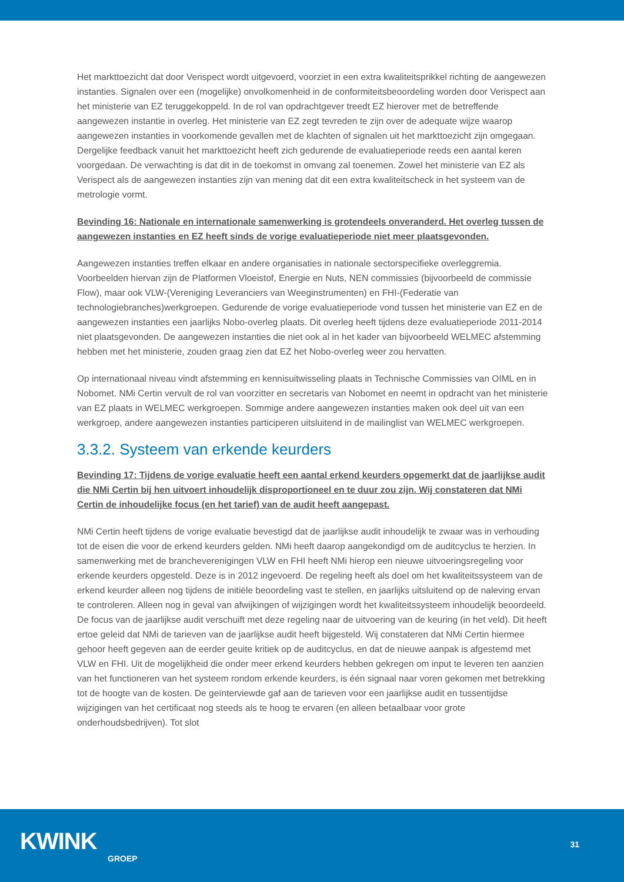Het markttoezicht dat door Verispect wordt uitgevoerd, voorziet in een extra kwaliteitsprikkel richting de aangewezen instanties. Signalen over een (mogelijke) onvolkomenheid in de conformiteitsbeoordeling worden door Verispect aan het ministerie van EZ teruggekoppeld. In de rol van opdrachtgever treedt EZ hierover met de betreffende aangewezen instantie in overleg. Het ministerie van EZ zegt tevreden te zijn over de adequate wijze waarop aangewezen instanties in voorkomende gevallen met de klachten of signalen uit het markttoezicht zijn omgegaan. Dergelijke feedback vanuit het markttoezicht heeft zich gedurende de evaluatieperiode reeds een aantal keren voorgedaan. De verwachting is dat dit in de toekomst in omvang zal toenemen. Zowel het ministerie van EZ als Verispect als de aangewezen instanties zijn van mening dat dit een extra kwaliteitscheck in het systeem van de metrologie vormt.
Bevinding 16: Nationale en internationale samenwerking is grotendeels onveranderd. Het overleg tussen de aangewezen instanties en EZ heeft sinds de vorige evaluatieperiode niet meer plaatsgevonden.
Aangewezen instanties treffen elkaar en andere organisaties in nationale sectorspecifieke overleggremia. Voorbeelden hiervan zijn de Platformen Vloeistof, Energie en Nuts, NEN commissies (bijvoorbeeld de commissie Flow), maar ook VLW-(Vereniging Leveranciers van Weeginstrumenten) en FHI-(Federatie van technologiebranches)werkgroepen. Gedurende de vorige evaluatieperiode vond tussen het ministerie van EZ en de aangewezen instanties een jaarlijks Nobo-overleg plaats. Dit overleg heeft tijdens deze evaluatieperiode 2011-2014 niet plaatsgevonden. De aangewezen instanties die niet ook al in het kader van bijvoorbeeld WELMEC afstemming hebben met het ministerie, zouden graag zien dat EZ het Nobo-overleg weer zou hervatten.
Op internationaal niveau vindt afstemming en kennisuitwisseling plaats in Technische Commissies van OIML en in Nobomet. NMi Certin vervult de rol van voorzitter en secretaris van Nobomet en neemt in opdracht van het ministerie van EZ plaats in WELMEC werkgroepen. Sommige andere aangewezen instanties maken ook deel uit van een werkgroep, andere aangewezen instanties participeren uitsluitend in de mailinglist van WELMEC werkgroepen.
3.3.2. Systeem van erkende keurders
Bevinding 17: Tijdens de vorige evaluatie heeft een aantal erkend keurders opgemerkt dat de jaarlijkse audit die NMi Certin bij hen uitvoert inhoudelijk disproportioneel en te duur zou zijn. Wij constateren dat NMi Certin de inhoudelijke focus (en het tarief) van de audit heeft aangepast.
NMi Certin heeft tijdens de vorige evaluatie bevestigd dat de jaarlijkse audit inhoudelijk te zwaar was in verhouding tot de eisen die voor de erkend keurders gelden. NMi heeft daarop aangekondigd om de auditcyclus te herzien. In samenwerking met de brancheverenigingen VLW en FHI heeft NMi hierop een nieuwe uitvoeringsregeling voor erkende keurders opgesteld. Deze is in 2012 ingevoerd. De regeling heeft als doel om het kwaliteitssysteem van de erkend keurder alleen nog tijdens de initiële beoordeling vast te stellen, en jaarlijks uitsluitend op de naleving ervan te controleren. Alleen nog in geval van afwijkingen of wijzigingen wordt het kwaliteitssysteem inhoudelijk beoordeeld. De focus van de jaarlijkse audit verschuift met deze regeling naar de uitvoering van de keuring (in het veld). Dit heeft ertoe geleid dat NMi de tarieven van de jaarlijkse audit heeft bijgesteld. Wij constateren dat NMi Certin hiermee gehoor heeft gegeven aan de eerder geuite kritiek op de auditcyclus, en dat de nieuwe aanpak is afgestemd met VLW en FHI. Uit de mogelijkheid die onder meer erkend keurders hebben gekregen om input te leveren ten aanzien van het functioneren van het systeem rondom erkende keurders, is één signaal naar voren gekomen met betrekking tot de hoogte van de kosten. De geïnterviewde gaf aan de tarieven voor een jaarlijkse audit en tussentijdse wijzigingen van het certificaat nog steeds als te hoog te ervaren (en alleen betaalbaar voor grote onderhoudsbedrijven). Tot slot
KWINK
GROEP
31